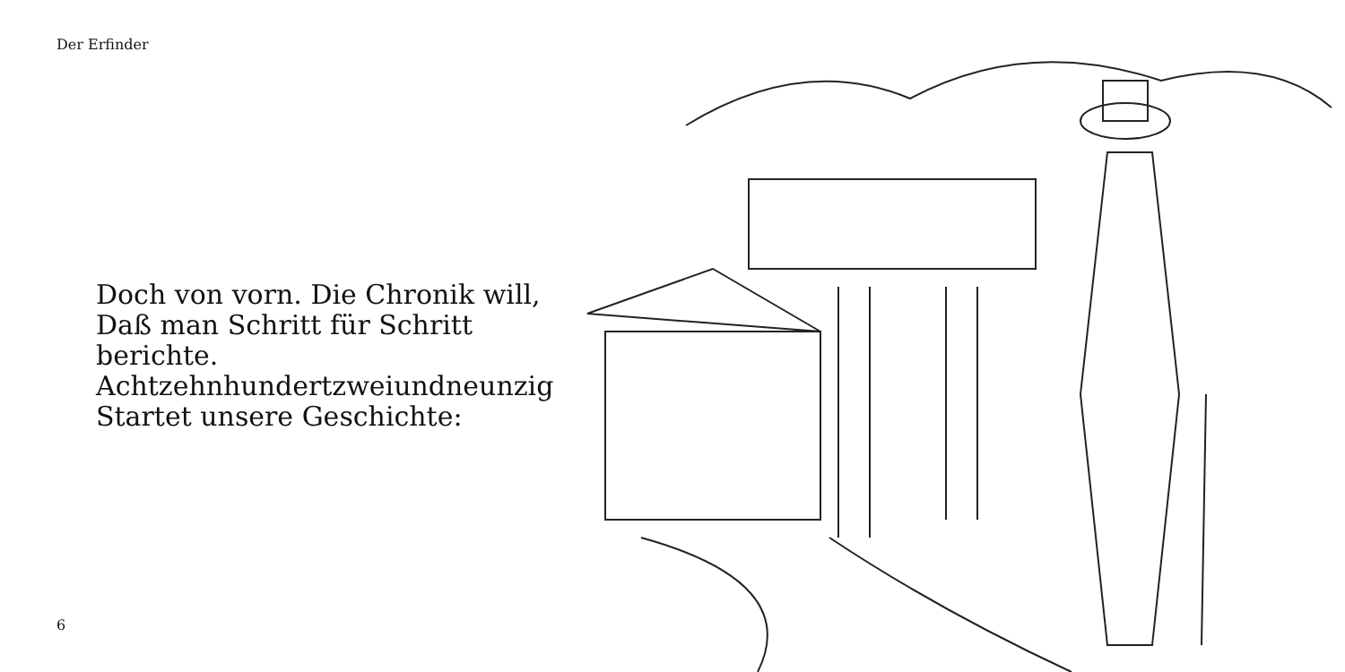Der Erfinder
Doch von vorn. Die Chronik will,
Daß man Schritt für Schritt berichte.
Achtzehnhundertzweiundneunzig
Startet unsere Geschichte:
6